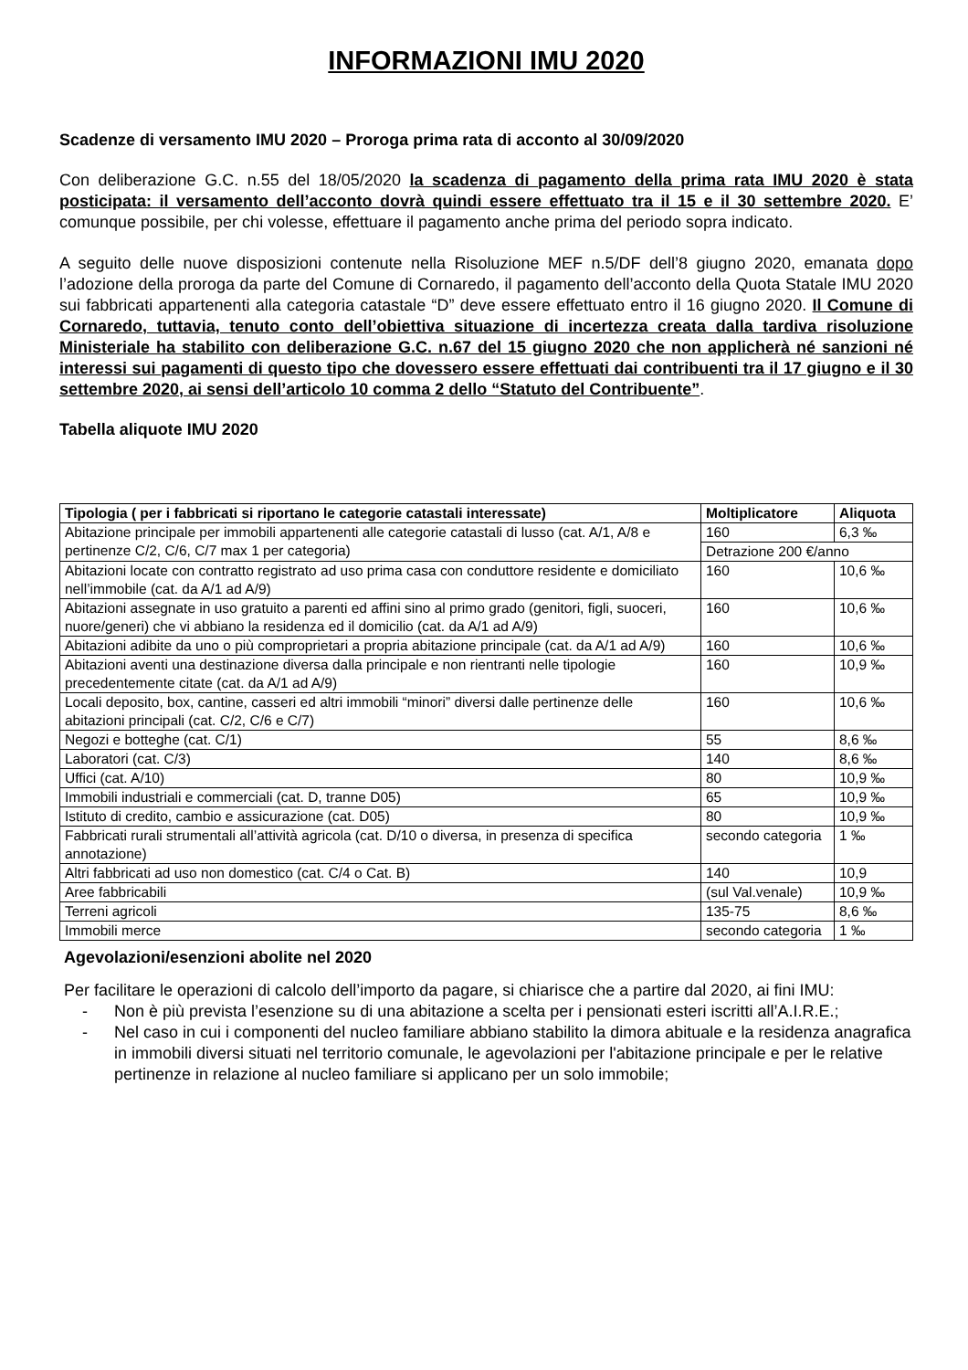INFORMAZIONI IMU 2020
Scadenze di versamento IMU 2020 – Proroga prima rata di acconto al 30/09/2020
Con deliberazione G.C. n.55 del 18/05/2020 la scadenza di pagamento della prima rata IMU 2020 è stata posticipata: il versamento dell’acconto dovrà quindi essere effettuato tra il 15 e il 30 settembre 2020. E’ comunque possibile, per chi volesse, effettuare il pagamento anche prima del periodo sopra indicato.
A seguito delle nuove disposizioni contenute nella Risoluzione MEF n.5/DF dell’8 giugno 2020, emanata dopo l’adozione della proroga da parte del Comune di Cornaredo, il pagamento dell’acconto della Quota Statale IMU 2020 sui fabbricati appartenenti alla categoria catastale “D” deve essere effettuato entro il 16 giugno 2020. Il Comune di Cornaredo, tuttavia, tenuto conto dell’obiettiva situazione di incertezza creata dalla tardiva risoluzione Ministeriale ha stabilito con deliberazione G.C. n.67 del 15 giugno 2020 che non applicherà né sanzioni né interessi sui pagamenti di questo tipo che dovessero essere effettuati dai contribuenti tra il 17 giugno e il 30 settembre 2020, ai sensi dell’articolo 10 comma 2 dello “Statuto del Contribuente”.
Tabella aliquote IMU 2020
| Tipologia ( per i fabbricati si riportano le categorie catastali interessate) | Moltiplicatore | Aliquota |
| --- | --- | --- |
| Abitazione principale per immobili appartenenti alle categorie catastali di lusso (cat. A/1, A/8 e pertinenze C/2, C/6, C/7 max 1 per categoria) | 160 | 6,3 ‰ |
| | Detrazione 200 €/anno | |
| Abitazioni locate con contratto registrato ad uso prima casa con conduttore residente e domiciliato nell’immobile (cat. da A/1 ad A/9) | 160 | 10,6 ‰ |
| Abitazioni assegnate in uso gratuito a parenti ed affini sino al primo grado (genitori, figli, suoceri, nuore/generi) che vi abbiano la residenza ed il domicilio (cat. da A/1 ad A/9) | 160 | 10,6 ‰ |
| Abitazioni adibite da uno o più comproprietari a propria abitazione principale (cat. da A/1 ad A/9) | 160 | 10,6 ‰ |
| Abitazioni aventi una destinazione diversa dalla principale e non rientranti nelle tipologie precedentemente citate (cat. da A/1 ad A/9) | 160 | 10,9 ‰ |
| Locali deposito, box, cantine, casseri ed altri immobili “minori” diversi dalle pertinenze delle abitazioni principali (cat. C/2, C/6 e C/7) | 160 | 10,6 ‰ |
| Negozi e botteghe (cat. C/1) | 55 | 8,6 ‰ |
| Laboratori (cat. C/3) | 140 | 8,6 ‰ |
| Uffici (cat. A/10) | 80 | 10,9 ‰ |
| Immobili industriali e commerciali (cat. D, tranne D05) | 65 | 10,9 ‰ |
| Istituto di credito, cambio e assicurazione (cat. D05) | 80 | 10,9 ‰ |
| Fabbricati rurali strumentali all’attività agricola (cat. D/10 o diversa, in presenza di specifica annotazione) | secondo categoria | 1 ‰ |
| Altri fabbricati ad uso non domestico (cat. C/4 o Cat. B) | 140 | 10,9 |
| Aree fabbricabili | (sul Val.venale) | 10,9 ‰ |
| Terreni agricoli | 135-75 | 8,6 ‰ |
| Immobili merce | secondo categoria | 1 ‰ |
Agevolazioni/esenzioni abolite nel 2020
Per facilitare le operazioni di calcolo dell’importo da pagare, si chiarisce che a partire dal 2020, ai fini IMU:
- Non è più prevista l’esenzione su di una abitazione a scelta per i pensionati esteri iscritti all’A.I.R.E.;
- Nel caso in cui i componenti del nucleo familiare abbiano stabilito la dimora abituale e la residenza anagrafica in immobili diversi situati nel territorio comunale, le agevolazioni per l'abitazione principale e per le relative pertinenze in relazione al nucleo familiare si applicano per un solo immobile;